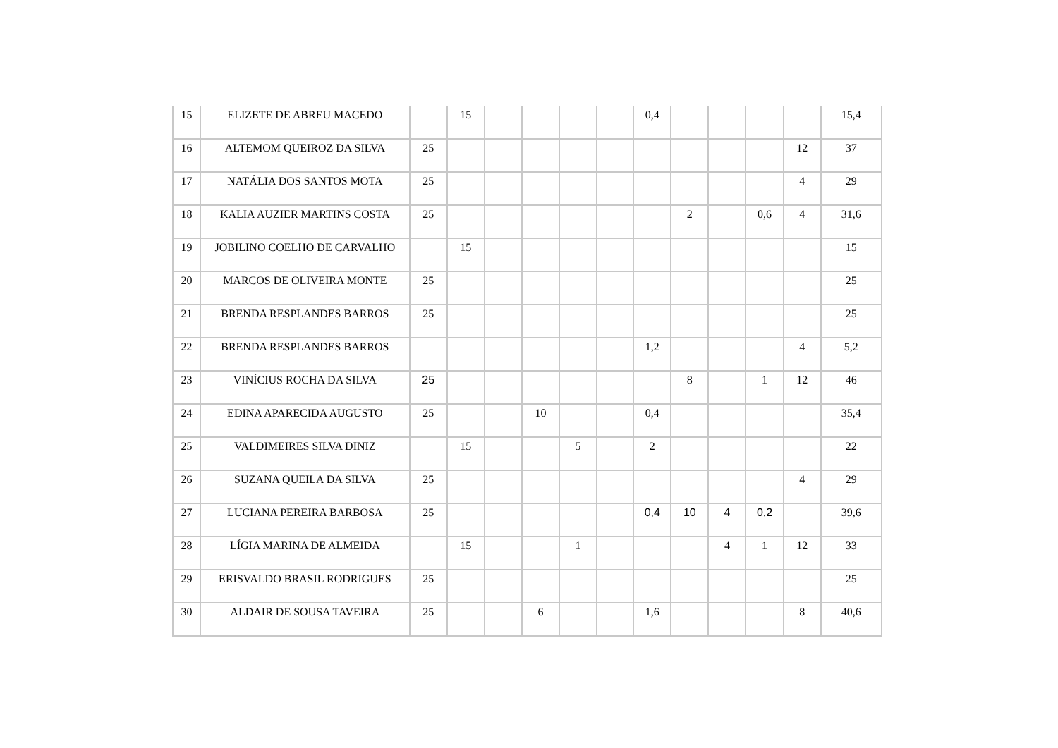| 15 | ELIZETE DE ABREU MACEDO | | 15 | | | | | 0,4 | | | | | 15,4 |
| 16 | ALTEMOM QUEIROZ DA SILVA | 25 | | | | | | | | | | 12 | 37 |
| 17 | NATÁLIA DOS SANTOS MOTA | 25 | | | | | | | | | | 4 | 29 |
| 18 | KALIA AUZIER MARTINS COSTA | 25 | | | | | | | 2 | | 0,6 | 4 | 31,6 |
| 19 | JOBILINO COELHO DE CARVALHO | | 15 | | | | | | | | | | 15 |
| 20 | MARCOS DE OLIVEIRA MONTE | 25 | | | | | | | | | | | 25 |
| 21 | BRENDA RESPLANDES BARROS | 25 | | | | | | | | | | | 25 |
| 22 | BRENDA RESPLANDES BARROS | | | | | | | 1,2 | | | | 4 | 5,2 |
| 23 | VINÍCIUS ROCHA DA SILVA | 25 | | | | | | | 8 | | 1 | 12 | 46 |
| 24 | EDINA APARECIDA AUGUSTO | 25 | | | 10 | | | 0,4 | | | | | 35,4 |
| 25 | VALDIMEIRES SILVA DINIZ | | 15 | | | 5 | | 2 | | | | | 22 |
| 26 | SUZANA QUEILA DA SILVA | 25 | | | | | | | | | | 4 | 29 |
| 27 | LUCIANA PEREIRA BARBOSA | 25 | | | | | | 0,4 | 10 | 4 | 0,2 | | 39,6 |
| 28 | LÍGIA MARINA DE ALMEIDA | | 15 | | | 1 | | | | 4 | 1 | 12 | 33 |
| 29 | ERISVALDO BRASIL RODRIGUES | 25 | | | | | | | | | | | 25 |
| 30 | ALDAIR DE SOUSA TAVEIRA | 25 | | | 6 | | | 1,6 | | | | 8 | 40,6 |